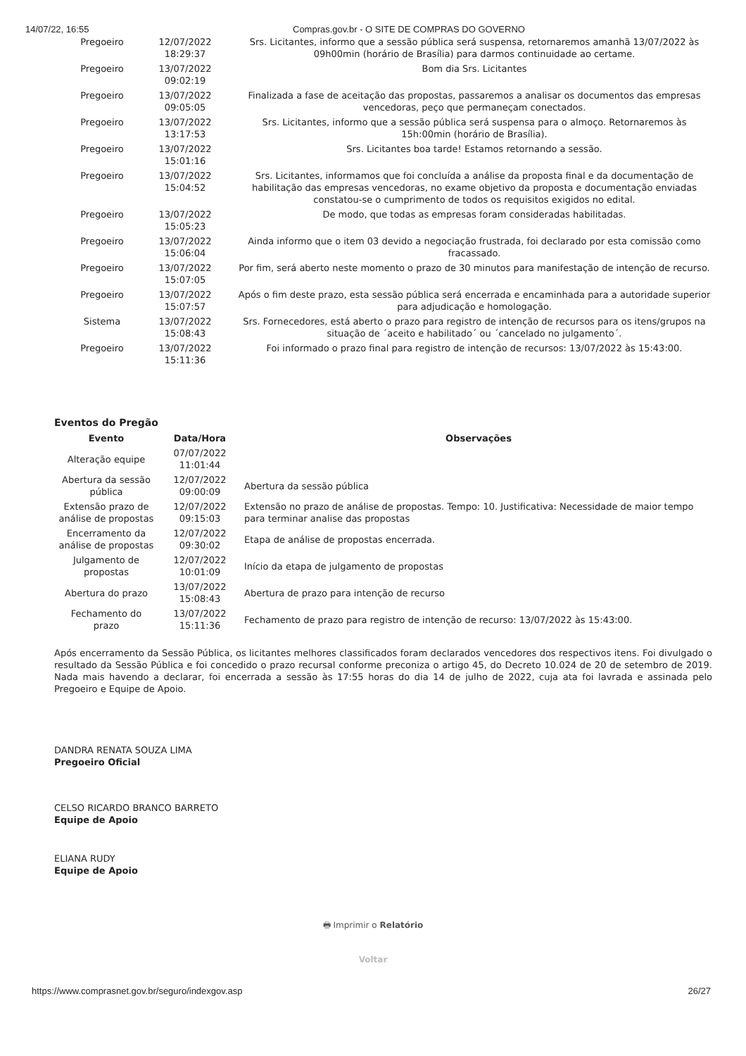14/07/22, 16:55 Compras.gov.br - O SITE DE COMPRAS DO GOVERNO
| Pregoeiro | 12/07/2022 18:29:37 | Srs. Licitantes, informo que a sessão pública será suspensa, retornaremos amanhã 13/07/2022 às 09h00min (horário de Brasília) para darmos continuidade ao certame. |
| Pregoeiro | 13/07/2022 09:02:19 | Bom dia Srs. Licitantes |
| Pregoeiro | 13/07/2022 09:05:05 | Finalizada a fase de aceitação das propostas, passaremos a analisar os documentos das empresas vencedoras, peço que permaneçam conectados. |
| Pregoeiro | 13/07/2022 13:17:53 | Srs. Licitantes, informo que a sessão pública será suspensa para o almoço. Retornaremos às 15h:00min (horário de Brasília). |
| Pregoeiro | 13/07/2022 15:01:16 | Srs. Licitantes boa tarde! Estamos retornando a sessão. |
| Pregoeiro | 13/07/2022 15:04:52 | Srs. Licitantes, informamos que foi concluída a análise da proposta final e da documentação de habilitação das empresas vencedoras, no exame objetivo da proposta e documentação enviadas constatou-se o cumprimento de todos os requisitos exigidos no edital. |
| Pregoeiro | 13/07/2022 15:05:23 | De modo, que todas as empresas foram consideradas habilitadas. |
| Pregoeiro | 13/07/2022 15:06:04 | Ainda informo que o item 03 devido a negociação frustrada, foi declarado por esta comissão como fracassado. |
| Pregoeiro | 13/07/2022 15:07:05 | Por fim, será aberto neste momento o prazo de 30 minutos para manifestação de intenção de recurso. |
| Pregoeiro | 13/07/2022 15:07:57 | Após o fim deste prazo, esta sessão pública será encerrada e encaminhada para a autoridade superior para adjudicação e homologação. |
| Sistema | 13/07/2022 15:08:43 | Srs. Fornecedores, está aberto o prazo para registro de intenção de recursos para os itens/grupos na situação de ´aceito e habilitado´ ou ´cancelado no julgamento´. |
| Pregoeiro | 13/07/2022 15:11:36 | Foi informado o prazo final para registro de intenção de recursos: 13/07/2022 às 15:43:00. |
Eventos do Pregão
| Evento | Data/Hora | Observações |
| --- | --- | --- |
| Alteração equipe | 07/07/2022 11:01:44 | |
| Abertura da sessão pública | 12/07/2022 09:00:09 | Abertura da sessão pública |
| Extensão prazo de análise de propostas | 12/07/2022 09:15:03 | Extensão no prazo de análise de propostas. Tempo: 10. Justificativa: Necessidade de maior tempo para terminar analise das propostas |
| Encerramento da análise de propostas | 12/07/2022 09:30:02 | Etapa de análise de propostas encerrada. |
| Julgamento de propostas | 12/07/2022 10:01:09 | Início da etapa de julgamento de propostas |
| Abertura do prazo | 13/07/2022 15:08:43 | Abertura de prazo para intenção de recurso |
| Fechamento do prazo | 13/07/2022 15:11:36 | Fechamento de prazo para registro de intenção de recurso: 13/07/2022 às 15:43:00. |
Após encerramento da Sessão Pública, os licitantes melhores classificados foram declarados vencedores dos respectivos itens. Foi divulgado o resultado da Sessão Pública e foi concedido o prazo recursal conforme preconiza o artigo 45, do Decreto 10.024 de 20 de setembro de 2019. Nada mais havendo a declarar, foi encerrada a sessão às 17:55 horas do dia 14 de julho de 2022, cuja ata foi lavrada e assinada pelo Pregoeiro e Equipe de Apoio.
DANDRA RENATA SOUZA LIMA
Pregoeiro Oficial
CELSO RICARDO BRANCO BARRETO
Equipe de Apoio
ELIANA RUDY
Equipe de Apoio
🖶 Imprimir o Relatório
Voltar
https://www.comprasnet.gov.br/seguro/indexgov.asp 26/27